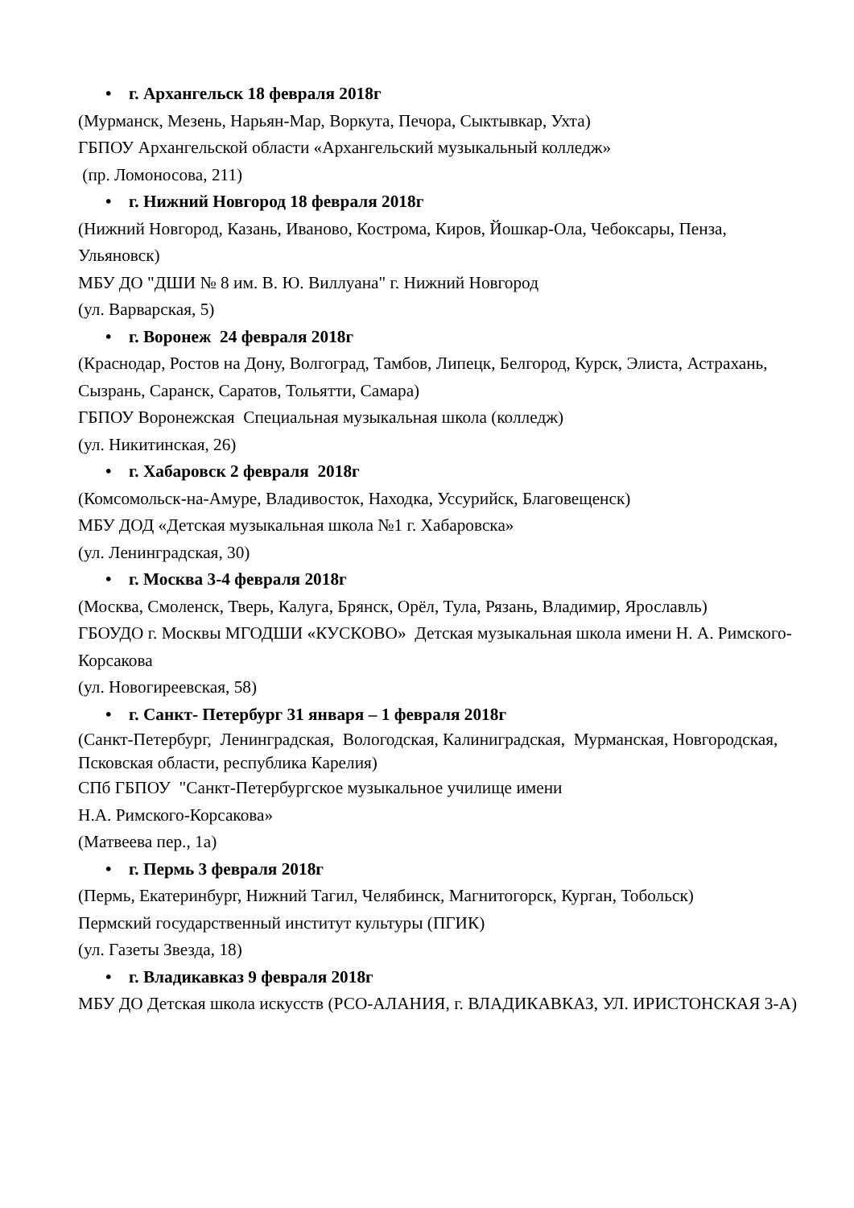• г. Архангельск 18 февраля 2018г
(Мурманск, Мезень, Нарьян-Мар, Воркута, Печора, Сыктывкар, Ухта)
ГБПОУ Архангельской области «Архангельский музыкальный колледж»
(пр. Ломоносова, 211)
• г. Нижний Новгород 18 февраля 2018г
(Нижний Новгород, Казань, Иваново, Кострома, Киров, Йошкар-Ола, Чебоксары, Пенза, Ульяновск)
МБУ ДО "ДШИ № 8 им. В. Ю. Виллуана" г. Нижний Новгород
(ул. Варварская, 5)
• г. Воронеж 24 февраля 2018г
(Краснодар, Ростов на Дону, Волгоград, Тамбов, Липецк, Белгород, Курск, Элиста, Астрахань, Сызрань, Саранск, Саратов, Тольятти, Самара)
ГБПОУ Воронежская Специальная музыкальная школа (колледж)
(ул. Никитинская, 26)
• г. Хабаровск 2 февраля 2018г
(Комсомольск-на-Амуре, Владивосток, Находка, Уссурийск, Благовещенск)
МБУ ДОД «Детская музыкальная школа №1 г. Хабаровска»
(ул. Ленинградская, 30)
• г. Москва 3-4 февраля 2018г
(Москва, Смоленск, Тверь, Калуга, Брянск, Орёл, Тула, Рязань, Владимир, Ярославль)
ГБОУДО г. Москвы МГОДШИ «КУСКОВО» Детская музыкальная школа имени Н. А. Римского-Корсакова
(ул. Новогиреевская, 58)
• г. Санкт- Петербург 31 января – 1 февраля 2018г
(Санкт-Петербург, Ленинградская, Вологодская, Калиниградская, Мурманская, Новгородская, Псковская области, республика Карелия)
СПб ГБПОУ "Санкт-Петербургское музыкальное училище имени
Н.А. Римского-Корсакова»
(Матвеева пер., 1а)
• г. Пермь 3 февраля 2018г
(Пермь, Екатеринбург, Нижний Тагил, Челябинск, Магнитогорск, Курган, Тобольск)
Пермский государственный институт культуры (ПГИК)
(ул. Газеты Звезда, 18)
• г. Владикавказ 9 февраля 2018г
МБУ ДО Детская школа искусств (РСО-АЛАНИЯ, г. ВЛАДИКАВКАЗ, УЛ. ИРИСТОНСКАЯ 3-А)